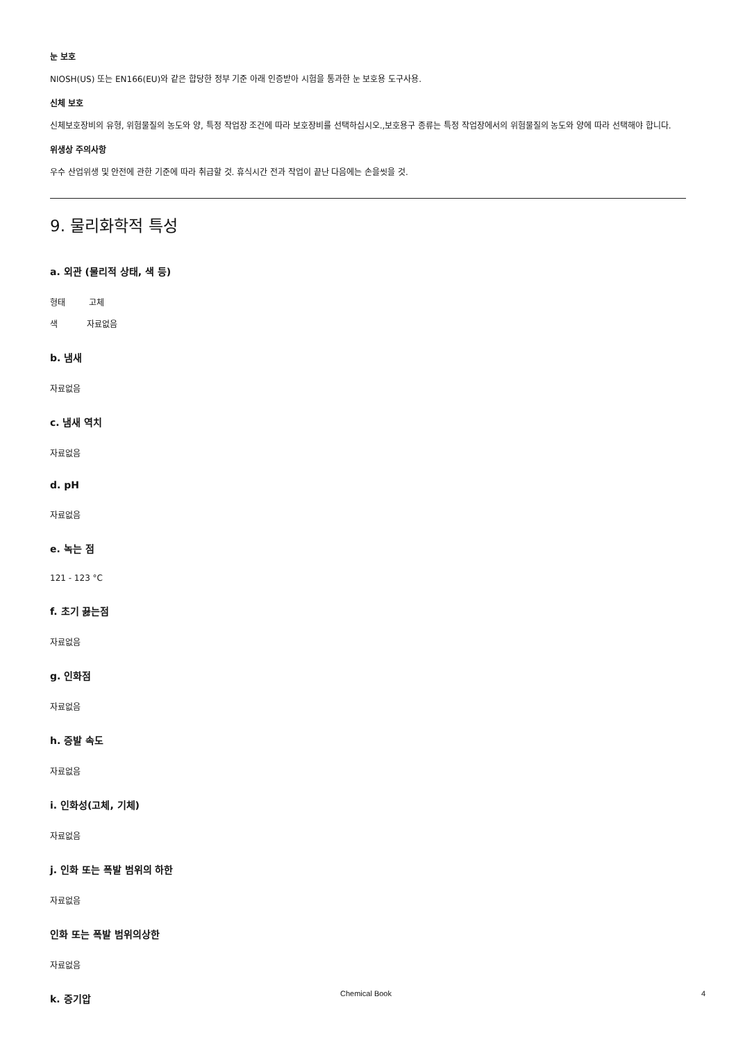눈 보호
NIOSH(US) 또는 EN166(EU)와 같은 합당한 정부 기준 아래 인증받아 시험을 통과한 눈 보호용 도구사용.
신체 보호
신체보호장비의 유형, 위험물질의 농도와 양, 특정 작업장 조건에 따라 보호장비를 선택하십시오.,보호용구 종류는 특정 작업장에서의 위험물질의 농도와 양에 따라 선택해야 합니다.
위생상 주의사항
우수 산업위생 및 안전에 관한 기준에 따라 취급할 것. 휴식시간 전과 작업이 끝난 다음에는 손을씻을 것.
9. 물리화학적 특성
a. 외관 (물리적 상태, 색 등)
형태 고체
색 자료없음
b. 냄새
자료없음
c. 냄새 역치
자료없음
d. pH
자료없음
e. 녹는 점
121 - 123 °C
f. 초기 끓는점
자료없음
g. 인화점
자료없음
h. 증발 속도
자료없음
i. 인화성(고체, 기체)
자료없음
j. 인화 또는 폭발 범위의 하한
자료없음
인화 또는 폭발 범위의상한
자료없음
k. 증기압
Chemical Book 4